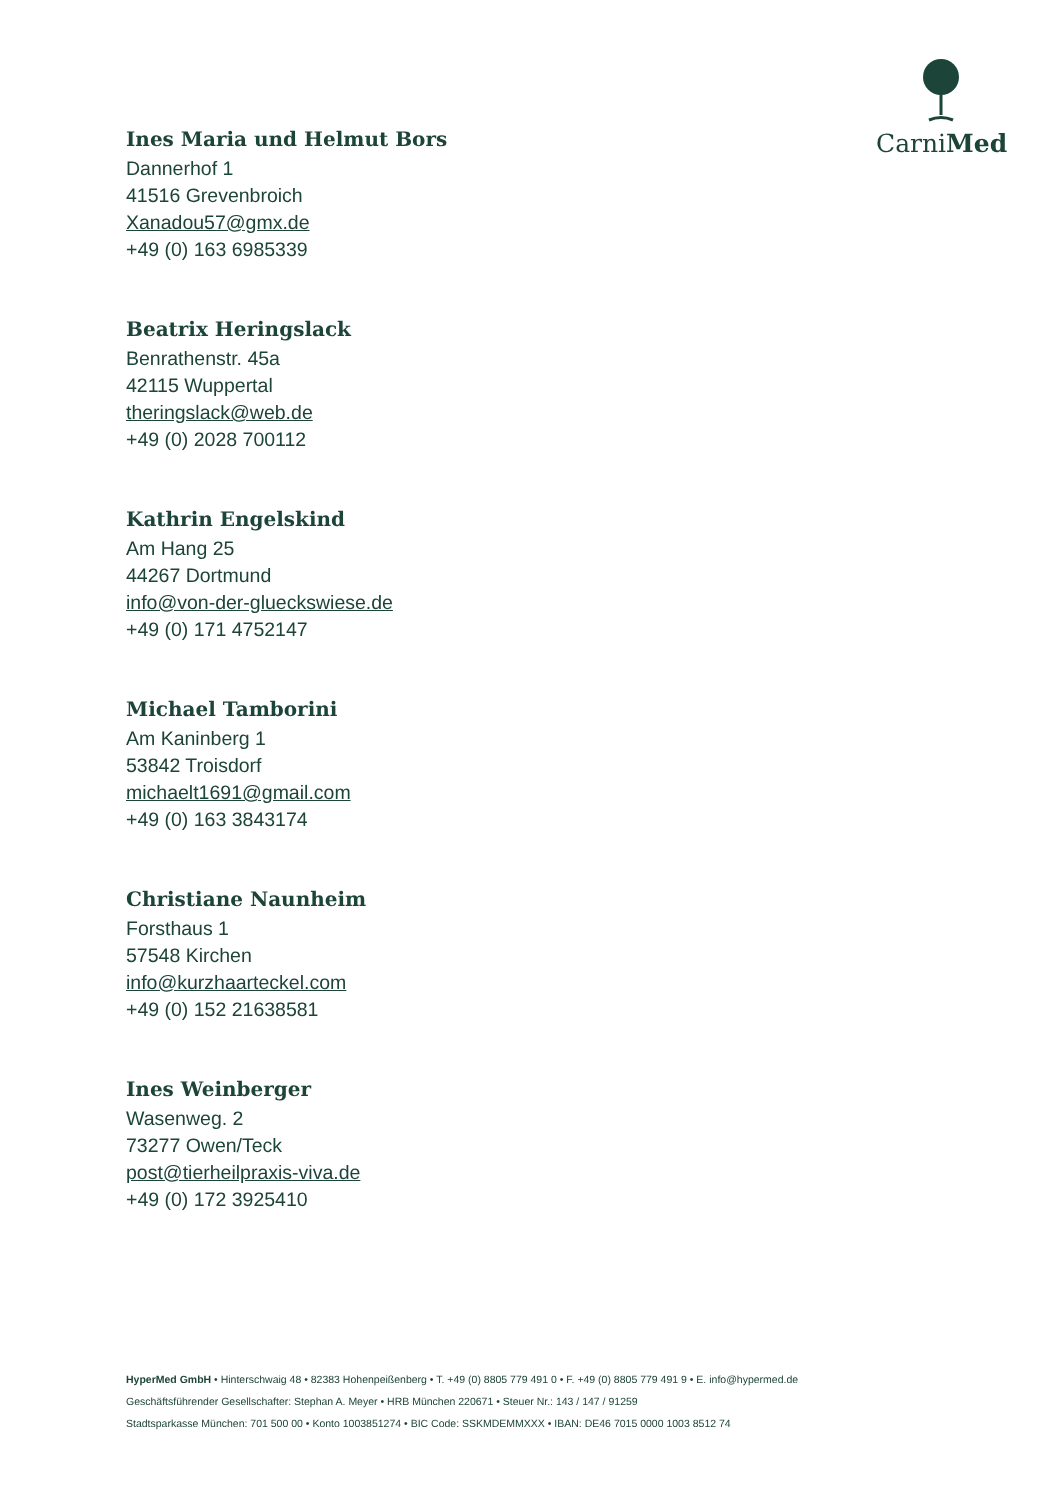CarniMed
Ines Maria und Helmut Bors
Dannerhof 1
41516 Grevenbroich
Xanadou57@gmx.de
+49 (0) 163 6985339
Beatrix Heringslack
Benrathenstr. 45a
42115 Wuppertal
theringslack@web.de
+49 (0) 2028 700112
Kathrin Engelskind
Am Hang 25
44267 Dortmund
info@von-der-glueckswiese.de
+49 (0) 171 4752147
Michael Tamborini
Am Kaninberg 1
53842 Troisdorf
michaelt1691@gmail.com
+49 (0) 163 3843174
Christiane Naunheim
Forsthaus 1
57548 Kirchen
info@kurzhaarteckel.com
+49 (0) 152 21638581
Ines Weinberger
Wasenweg. 2
73277 Owen/Teck
post@tierheilpraxis-viva.de
+49 (0) 172 3925410
HyperMed GmbH • Hinterschwaig 48 • 82383 Hohenpeißenberg • T. +49 (0) 8805 779 491 0 • F. +49 (0) 8805 779 491 9 • E. info@hypermed.de
Geschäftsführender Gesellschafter: Stephan A. Meyer • HRB München 220671 • Steuer Nr.: 143 / 147 / 91259
Stadtsparkasse München: 701 500 00 • Konto 1003851274 • BIC Code: SSKMDEMMXXX • IBAN: DE46 7015 0000 1003 8512 74